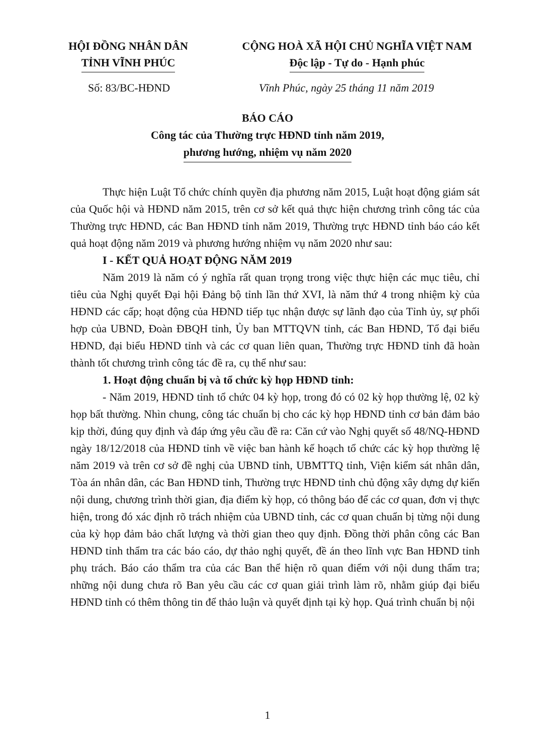HỘI ĐỒNG NHÂN DÂN
TỈNH VĨNH PHÚC
CỘNG HOÀ XÃ HỘI CHỦ NGHĨA VIỆT NAM
Độc lập - Tự do - Hạnh phúc
Số: 83/BC-HĐND Vĩnh Phúc, ngày 25 tháng 11 năm 2019
BÁO CÁO
Công tác của Thường trực HĐND tỉnh năm 2019,
phương hướng, nhiệm vụ năm 2020
Thực hiện Luật Tổ chức chính quyền địa phương năm 2015, Luật hoạt động giám sát của Quốc hội và HĐND năm 2015, trên cơ sở kết quả thực hiện chương trình công tác của Thường trực HĐND, các Ban HĐND tỉnh năm 2019, Thường trực HĐND tỉnh báo cáo kết quả hoạt động năm 2019 và phương hướng nhiệm vụ năm 2020 như sau:
I - KẾT QUẢ HOẠT ĐỘNG NĂM 2019
Năm 2019 là năm có ý nghĩa rất quan trọng trong việc thực hiện các mục tiêu, chỉ tiêu của Nghị quyết Đại hội Đảng bộ tỉnh lần thứ XVI, là năm thứ 4 trong nhiệm kỳ của HĐND các cấp; hoạt động của HĐND tiếp tục nhận được sự lãnh đạo của Tỉnh ủy, sự phối hợp của UBND, Đoàn ĐBQH tỉnh, Ủy ban MTTQVN tỉnh, các Ban HĐND, Tổ đại biểu HĐND, đại biểu HĐND tỉnh và các cơ quan liên quan, Thường trực HĐND tỉnh đã hoàn thành tốt chương trình công tác đề ra, cụ thể như sau:
1. Hoạt động chuẩn bị và tổ chức kỳ họp HĐND tỉnh:
- Năm 2019, HĐND tỉnh tổ chức 04 kỳ họp, trong đó có 02 kỳ họp thường lệ, 02 kỳ họp bất thường. Nhìn chung, công tác chuẩn bị cho các kỳ họp HĐND tỉnh cơ bản đảm bảo kịp thời, đúng quy định và đáp ứng yêu cầu đề ra: Căn cứ vào Nghị quyết số 48/NQ-HĐND ngày 18/12/2018 của HĐND tỉnh về việc ban hành kế hoạch tổ chức các kỳ họp thường lệ năm 2019 và trên cơ sở đề nghị của UBND tỉnh, UBMTTQ tỉnh, Viện kiểm sát nhân dân, Tòa án nhân dân, các Ban HĐND tỉnh, Thường trực HĐND tỉnh chủ động xây dựng dự kiến nội dung, chương trình thời gian, địa điểm kỳ họp, có thông báo để các cơ quan, đơn vị thực hiện, trong đó xác định rõ trách nhiệm của UBND tỉnh, các cơ quan chuẩn bị từng nội dung của kỳ họp đảm bảo chất lượng và thời gian theo quy định. Đồng thời phân công các Ban HĐND tỉnh thẩm tra các báo cáo, dự thảo nghị quyết, đề án theo lĩnh vực Ban HĐND tỉnh phụ trách. Báo cáo thẩm tra của các Ban thể hiện rõ quan điểm với nội dung thẩm tra; những nội dung chưa rõ Ban yêu cầu các cơ quan giải trình làm rõ, nhằm giúp đại biểu HĐND tỉnh có thêm thông tin để thảo luận và quyết định tại kỳ họp. Quá trình chuẩn bị nội
1